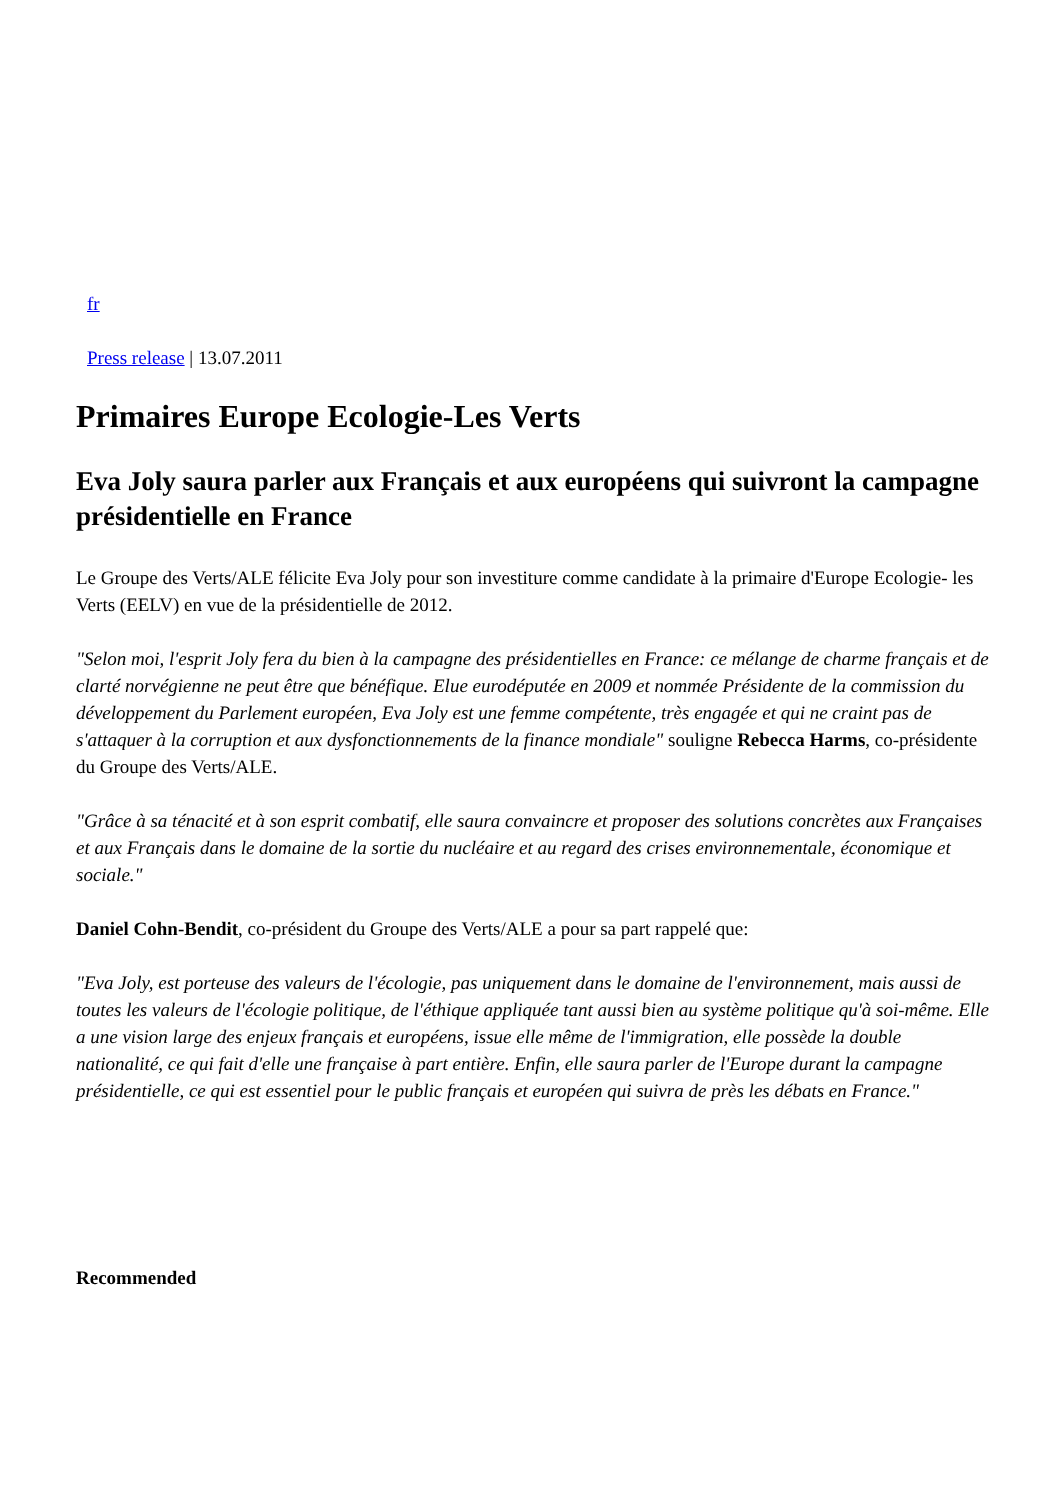fr
Press release | 13.07.2011
Primaires Europe Ecologie-Les Verts
Eva Joly saura parler aux Français et aux européens qui suivront la campagne présidentielle en France
Le Groupe des Verts/ALE félicite Eva Joly pour son investiture comme candidate à la primaire d'Europe Ecologie- les Verts (EELV) en vue de la présidentielle de 2012.
"Selon moi, l'esprit Joly fera du bien à la campagne des présidentielles en France: ce mélange de charme français et de clarté norvégienne ne peut être que bénéfique. Elue eurodéputée en 2009 et nommée Présidente de la commission du développement du Parlement européen, Eva Joly est une femme compétente, très engagée et qui ne craint pas de s'attaquer à la corruption et aux dysfonctionnements de la finance mondiale" souligne Rebecca Harms, co-présidente du Groupe des Verts/ALE.
"Grâce à sa ténacité et à son esprit combatif, elle saura convaincre et proposer des solutions concrètes aux Françaises et aux Français dans le domaine de la sortie du nucléaire et au regard des crises environnementale, économique et sociale."
Daniel Cohn-Bendit, co-président du Groupe des Verts/ALE a pour sa part rappelé que:
"Eva Joly, est porteuse des valeurs de l'écologie, pas uniquement dans le domaine de l'environnement, mais aussi de toutes les valeurs de l'écologie politique, de l'éthique appliquée tant aussi bien au système politique qu'à soi-même. Elle a une vision large des enjeux français et européens, issue elle même de l'immigration, elle possède la double nationalité, ce qui fait d'elle une française à part entière. Enfin, elle saura parler de l'Europe durant la campagne présidentielle, ce qui est essentiel pour le public français et européen qui suivra de près les débats en France."
Recommended